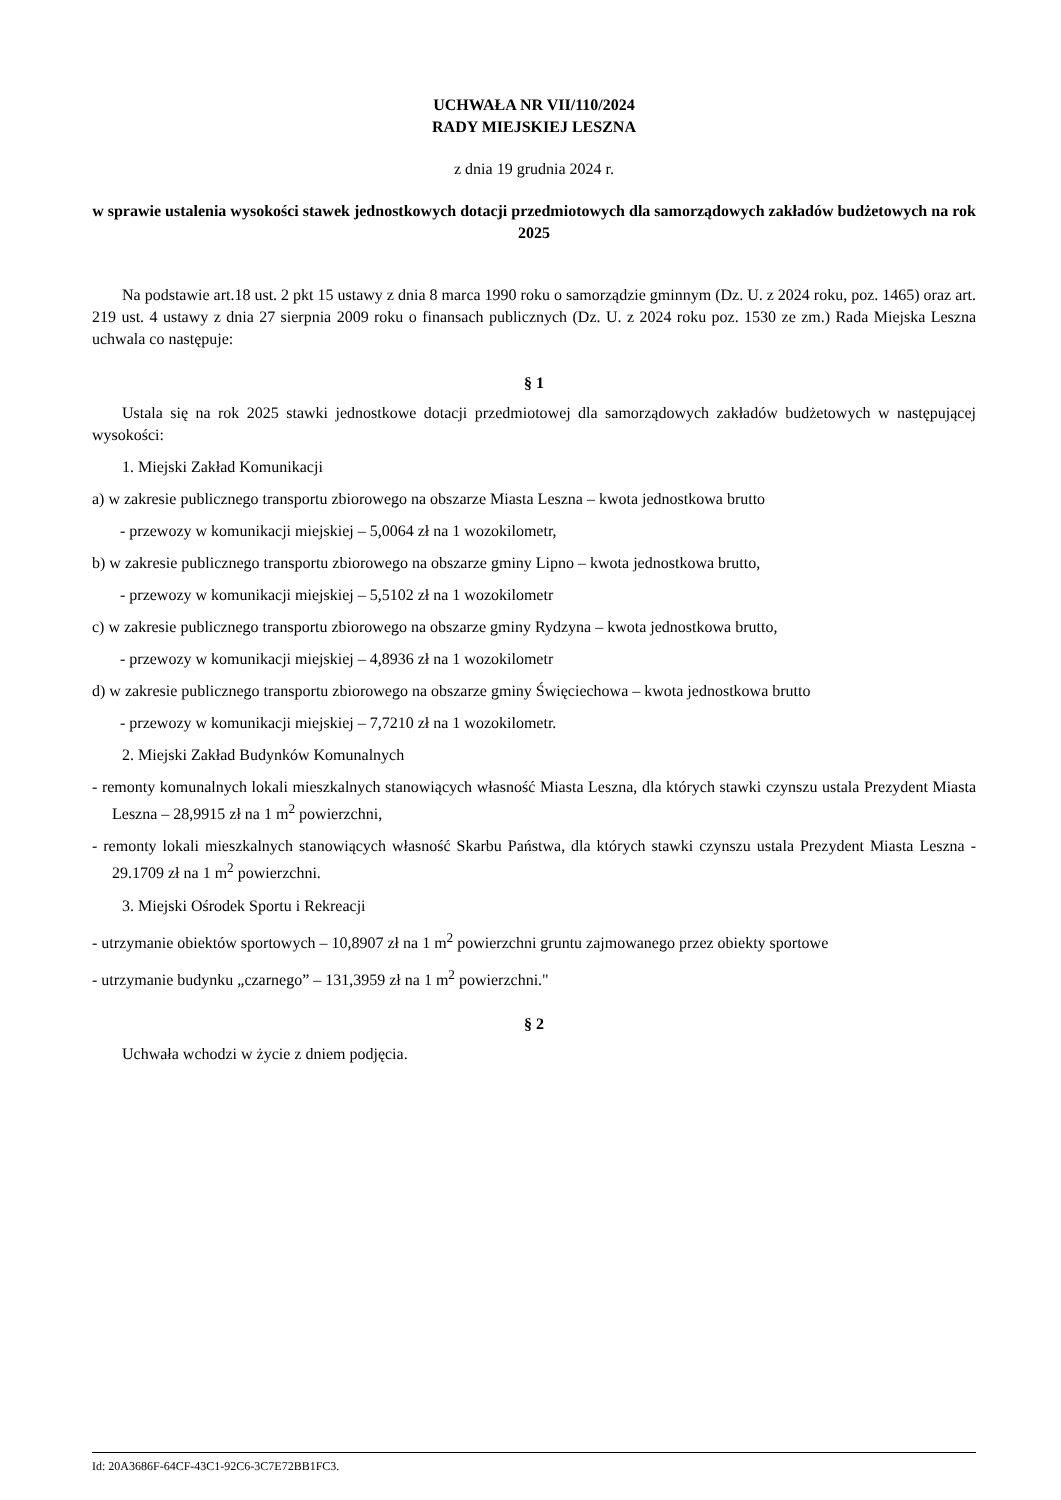UCHWAŁA NR VII/110/2024
RADY MIEJSKIEJ LESZNA
z dnia 19 grudnia 2024 r.
w sprawie ustalenia wysokości stawek jednostkowych dotacji przedmiotowych dla samorządowych zakładów budżetowych na rok 2025
Na podstawie art.18 ust. 2 pkt 15 ustawy z dnia 8 marca 1990 roku o samorządzie gminnym (Dz. U. z 2024 roku, poz. 1465) oraz art. 219 ust. 4 ustawy z dnia 27 sierpnia 2009 roku o finansach publicznych (Dz. U. z 2024 roku poz. 1530 ze zm.) Rada Miejska Leszna uchwala co następuje:
§ 1
Ustala się na rok 2025 stawki jednostkowe dotacji przedmiotowej dla samorządowych zakładów budżetowych w następującej wysokości:
1. Miejski Zakład Komunikacji
a) w zakresie publicznego transportu zbiorowego na obszarze Miasta Leszna – kwota jednostkowa brutto
- przewozy w komunikacji miejskiej – 5,0064 zł na 1 wozokilometr,
b) w zakresie publicznego transportu zbiorowego na obszarze gminy Lipno – kwota jednostkowa brutto,
- przewozy w komunikacji miejskiej – 5,5102 zł na 1 wozokilometr
c) w zakresie publicznego transportu zbiorowego na obszarze gminy Rydzyna – kwota jednostkowa brutto,
- przewozy w komunikacji miejskiej – 4,8936 zł na 1 wozokilometr
d) w zakresie publicznego transportu zbiorowego na obszarze gminy Święciechowa – kwota jednostkowa brutto
- przewozy w komunikacji miejskiej – 7,7210 zł na 1 wozokilometr.
2. Miejski Zakład Budynków Komunalnych
- remonty komunalnych lokali mieszkalnych stanowiących własność Miasta Leszna, dla których stawki czynszu ustala Prezydent Miasta Leszna – 28,9915 zł na 1 m<sup>2</sup> powierzchni,
- remonty lokali mieszkalnych stanowiących własność Skarbu Państwa, dla których stawki czynszu ustala Prezydent Miasta Leszna - 29.1709 zł na 1 m<sup>2</sup> powierzchni.
3. Miejski Ośrodek Sportu i Rekreacji
- utrzymanie obiektów sportowych – 10,8907 zł na 1 m<sup>2</sup> powierzchni gruntu zajmowanego przez obiekty sportowe
- utrzymanie budynku „czarnego” – 131,3959 zł na 1 m<sup>2</sup> powierzchni."
§ 2
Uchwała wchodzi w życie z dniem podjęcia.
Id: 20A3686F-64CF-43C1-92C6-3C7E72BB1FC3.